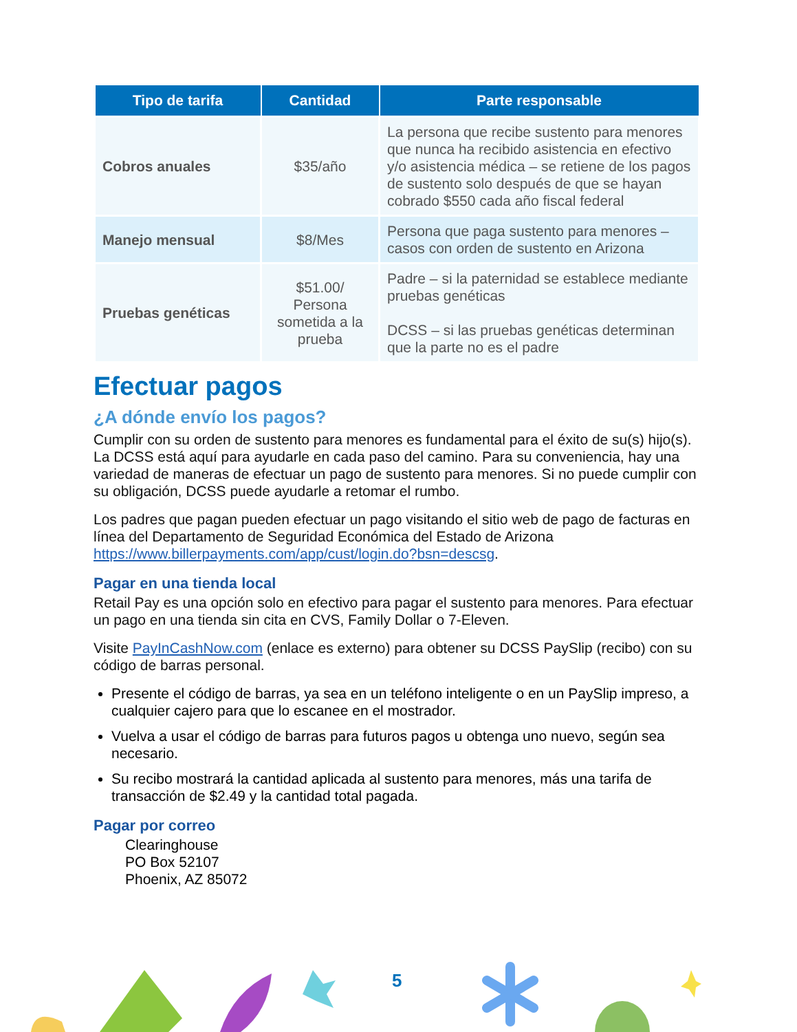| Tipo de tarifa | Cantidad | Parte responsable |
| --- | --- | --- |
| Cobros anuales | $35/año | La persona que recibe sustento para menores que nunca ha recibido asistencia en efectivo y/o asistencia médica – se retiene de los pagos de sustento solo después de que se hayan cobrado $550 cada año fiscal federal |
| Manejo mensual | $8/Mes | Persona que paga sustento para menores – casos con orden de sustento en Arizona |
| Pruebas genéticas | $51.00/ Persona sometida a la prueba | Padre – si la paternidad se establece mediante pruebas genéticas DCSS – si las pruebas genéticas determinan que la parte no es el padre |
Efectuar pagos
¿A dónde envío los pagos?
Cumplir con su orden de sustento para menores es fundamental para el éxito de su(s) hijo(s). La DCSS está aquí para ayudarle en cada paso del camino. Para su conveniencia, hay una variedad de maneras de efectuar un pago de sustento para menores. Si no puede cumplir con su obligación, DCSS puede ayudarle a retomar el rumbo.
Los padres que pagan pueden efectuar un pago visitando el sitio web de pago de facturas en línea del Departamento de Seguridad Económica del Estado de Arizona https://www.billerpayments.com/app/cust/login.do?bsn=descsg.
Pagar en una tienda local
Retail Pay es una opción solo en efectivo para pagar el sustento para menores. Para efectuar un pago en una tienda sin cita en CVS, Family Dollar o 7-Eleven.
Visite PayInCashNow.com (enlace es externo) para obtener su DCSS PaySlip (recibo) con su código de barras personal.
Presente el código de barras, ya sea en un teléfono inteligente o en un PaySlip impreso, a cualquier cajero para que lo escanee en el mostrador.
Vuelva a usar el código de barras para futuros pagos u obtenga uno nuevo, según sea necesario.
Su recibo mostrará la cantidad aplicada al sustento para menores, más una tarifa de transacción de $2.49 y la cantidad total pagada.
Pagar por correo
Clearinghouse
PO Box 52107
Phoenix, AZ 85072
5